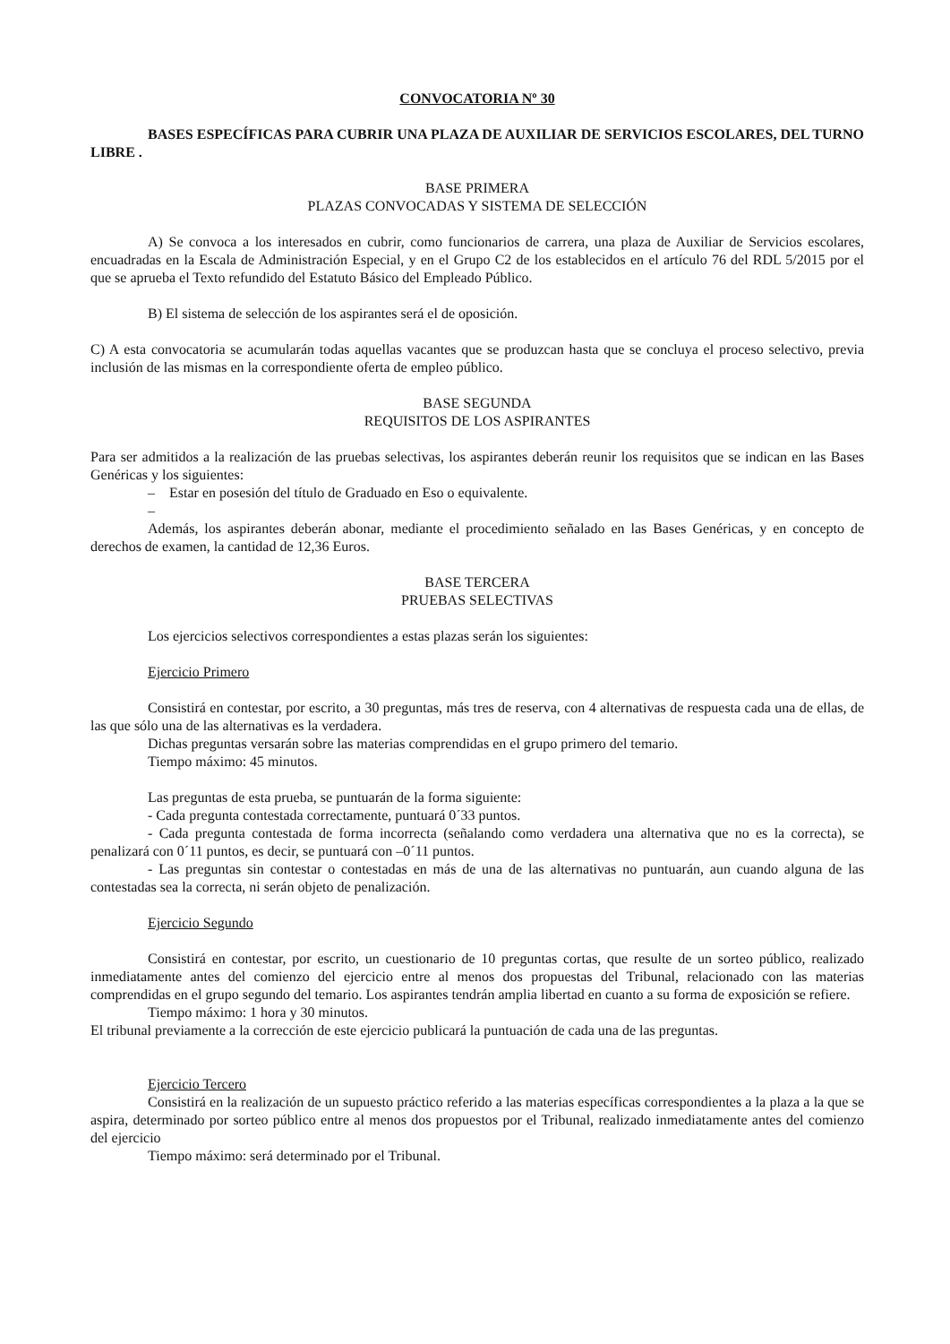CONVOCATORIA Nº 30
BASES ESPECÍFICAS PARA CUBRIR UNA PLAZA DE AUXILIAR DE SERVICIOS ESCOLARES, DEL TURNO LIBRE .
BASE PRIMERA
PLAZAS CONVOCADAS Y SISTEMA DE SELECCIÓN
A) Se convoca a los interesados en cubrir, como funcionarios de carrera, una plaza de Auxiliar de Servicios escolares, encuadradas en la Escala de Administración Especial, y en el Grupo C2 de los establecidos en el artículo 76 del RDL 5/2015 por el que se aprueba el Texto refundido del Estatuto Básico del Empleado Público.
B) El sistema de selección de los aspirantes será el de oposición.
C) A esta convocatoria se acumularán todas aquellas vacantes que se produzcan hasta que se concluya el proceso selectivo, previa inclusión de las mismas en la correspondiente oferta de empleo público.
BASE SEGUNDA
REQUISITOS DE LOS ASPIRANTES
Para ser admitidos a la realización de las pruebas selectivas, los aspirantes deberán reunir los requisitos que se indican en las Bases Genéricas y los siguientes:
– Estar en posesión del título de Graduado en Eso o equivalente.
–
Además, los aspirantes deberán abonar, mediante el procedimiento señalado en las Bases Genéricas, y en concepto de derechos de examen, la cantidad de 12,36 Euros.
BASE TERCERA
PRUEBAS SELECTIVAS
Los ejercicios selectivos correspondientes a estas plazas serán los siguientes:
Ejercicio Primero
Consistirá en contestar, por escrito, a 30 preguntas, más tres de reserva, con 4 alternativas de respuesta cada una de ellas, de las que sólo una de las alternativas es la verdadera.
Dichas preguntas versarán sobre las materias comprendidas en el grupo primero del temario.
Tiempo máximo: 45 minutos.
Las preguntas de esta prueba, se puntuarán de la forma siguiente:
- Cada pregunta contestada correctamente, puntuará 0´33 puntos.
- Cada pregunta contestada de forma incorrecta (señalando como verdadera una alternativa que no es la correcta), se penalizará con 0´11 puntos, es decir, se puntuará con –0´11 puntos.
- Las preguntas sin contestar o contestadas en más de una de las alternativas no puntuarán, aun cuando alguna de las contestadas sea la correcta, ni serán objeto de penalización.
Ejercicio Segundo
Consistirá en contestar, por escrito, un cuestionario de 10 preguntas cortas, que resulte de un sorteo público, realizado inmediatamente antes del comienzo del ejercicio entre al menos dos propuestas del Tribunal, relacionado con las materias comprendidas en el grupo segundo del temario. Los aspirantes tendrán amplia libertad en cuanto a su forma de exposición se refiere.
Tiempo máximo: 1 hora y 30 minutos.
El tribunal previamente a la corrección de este ejercicio publicará la puntuación de cada una de las preguntas.
Ejercicio Tercero
Consistirá en la realización de un supuesto práctico referido a las materias específicas correspondientes a la plaza a la que se aspira, determinado por sorteo público entre al menos dos propuestos por el Tribunal, realizado inmediatamente antes del comienzo del ejercicio
Tiempo máximo: será determinado por el Tribunal.